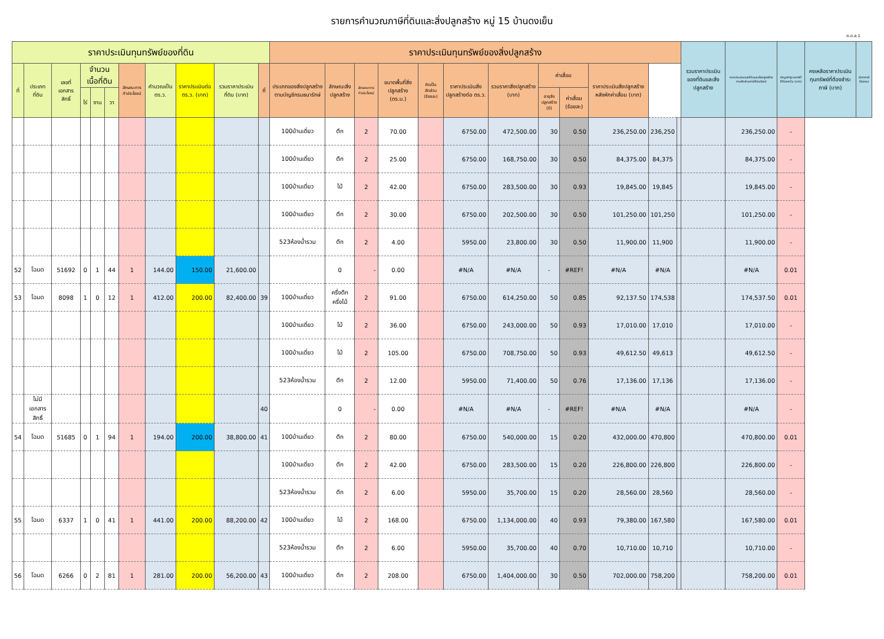รายการคำนวณภาษีที่ดินและสิ่งปลูกสร้าง หมู่ 15 บ้านดงเย็น
ภ.ด.ส.1
| ราคาประเมินทุนทรัพย์ของที่ดิน | | | | | | | | | | | ราคาประเมินทุนทรัพย์ของสิ่งปลูกสร้าง | | | | | | | | | | | | รวมราคาประเมินของที่ดินและสิ่งปลูกสร้าง | ราคาประเมินของที่ดินและสิ่งปลูกสร้างตามสัดส่วนการใช้ประโยชน์ | หักมูลค่าฐานภาษีที่ได้รับยกเว้น (บาท) | คงเหลือราคาประเมินทุนทรัพย์ที่ต้องชำระภาษี (บาท) | อัตราภาษี (ร้อยละ) |
| --- | --- | --- | --- | --- | --- | --- | --- | --- | --- | --- | --- | --- | --- | --- | --- | --- | --- | --- | --- | --- | --- | --- | --- | --- | --- | --- | --- |
| ที่ | ประเภทที่ดิน | เลขที่เอกสารสิทธิ์ | จำนวนเนื้อที่ดิน | | | ลักษณะการทำประโยชน์ | คำนวณเป็น ตร.ว. | ราคาประเมินต่อ ตร.ว. (บาท) | รวมราคาประเมินที่ดิน (บาท) | ที่ | ประเภทของสิ่งปลูกสร้างตามบัญชีกรมธนารักษ์ | ลักษณะสิ่งปลูกสร้าง | ลักษณะการทำประโยชน์ | ขนาดพื้นที่สิ่งปลูกสร้าง (ตร.ม.) | คิดเป็นสัดส่วน (ร้อยละ) | ราคาประเมินสิ่งปลูกสร้างต่อ ตร.ว. | รวมราคาสิ่งปลูกสร้าง (บาท) | ค่าเสื่อม | | ราคาประเมินสิ่งปลูกสร้างหลังหักค่าเสื่อม (บาท) | | | | | | | |
| | | | ไร่ | งาน | วา | | | | | | | | | | | | | อายุสิ่งปลูกสร้าง (ปี) | ค่าเสื่อม (ร้อยละ) | | | | | | | | |
| | | | | | | | | | | | 100บ้านเดี่ยว | ตึก | 2 | 70.00 | | 6750.00 | 472,500.00 | 30 | 0.50 | 236,250.00 | 236,250 | | | 236,250.00 | - | | |
| | | | | | | | | | | | 100บ้านเดี่ยว | ตึก | 2 | 25.00 | | 6750.00 | 168,750.00 | 30 | 0.50 | 84,375.00 | 84,375 | | | 84,375.00 | - | | |
| | | | | | | | | | | | 100บ้านเดี่ยว | ไม้ | 2 | 42.00 | | 6750.00 | 283,500.00 | 30 | 0.93 | 19,845.00 | 19,845 | | | 19,845.00 | - | | |
| | | | | | | | | | | | 100บ้านเดี่ยว | ตึก | 2 | 30.00 | | 6750.00 | 202,500.00 | 30 | 0.50 | 101,250.00 | 101,250 | | | 101,250.00 | - | | |
| | | | | | | | | | | | 523ห้องน้ำรวม | ตึก | 2 | 4.00 | | 5950.00 | 23,800.00 | 30 | 0.50 | 11,900.00 | 11,900 | | | 11,900.00 | - | | |
| 52 | โฉนด | 51692 | 0 | 1 | 44 | 1 | 144.00 | 150.00 | 21,600.00 | | | 0 | - | 0.00 | | #N/A | #N/A | - | #REF! | #N/A | #N/A | | | #N/A | 0.01 | | |
| 53 | โฉนด | 8098 | 1 | 0 | 12 | 1 | 412.00 | 200.00 | 82,400.00 | 39 | 100บ้านเดี่ยว | ครึ่งตึก ครึ่งไม้ | 2 | 91.00 | | 6750.00 | 614,250.00 | 50 | 0.85 | 92,137.50 | 174,538 | | | 174,537.50 | 0.01 | | |
| | | | | | | | | | | | 100บ้านเดี่ยว | ไม้ | 2 | 36.00 | | 6750.00 | 243,000.00 | 50 | 0.93 | 17,010.00 | 17,010 | | | 17,010.00 | - | | |
| | | | | | | | | | | | 100บ้านเดี่ยว | ไม้ | 2 | 105.00 | | 6750.00 | 708,750.00 | 50 | 0.93 | 49,612.50 | 49,613 | | | 49,612.50 | - | | |
| | | | | | | | | | | | 523ห้องน้ำรวม | ตึก | 2 | 12.00 | | 5950.00 | 71,400.00 | 50 | 0.76 | 17,136.00 | 17,136 | | | 17,136.00 | - | | |
| | ไม่มีเอกสารสิทธิ์ | | | | | | | | | 40 | | 0 | - | 0.00 | | #N/A | #N/A | - | #REF! | #N/A | #N/A | | | #N/A | - | | |
| 54 | โฉนด | 51685 | 0 | 1 | 94 | 1 | 194.00 | 200.00 | 38,800.00 | 41 | 100บ้านเดี่ยว | ตึก | 2 | 80.00 | | 6750.00 | 540,000.00 | 15 | 0.20 | 432,000.00 | 470,800 | | | 470,800.00 | 0.01 | | |
| | | | | | | | | | | | 100บ้านเดี่ยว | ตึก | 2 | 42.00 | | 6750.00 | 283,500.00 | 15 | 0.20 | 226,800.00 | 226,800 | | | 226,800.00 | - | | |
| | | | | | | | | | | | 523ห้องน้ำรวม | ตึก | 2 | 6.00 | | 5950.00 | 35,700.00 | 15 | 0.20 | 28,560.00 | 28,560 | | | 28,560.00 | - | | |
| 55 | โฉนด | 6337 | 1 | 0 | 41 | 1 | 441.00 | 200.00 | 88,200.00 | 42 | 100บ้านเดี่ยว | ไม้ | 2 | 168.00 | | 6750.00 | 1,134,000.00 | 40 | 0.93 | 79,380.00 | 167,580 | | | 167,580.00 | 0.01 | | |
| | | | | | | | | | | | 523ห้องน้ำรวม | ตึก | 2 | 6.00 | | 5950.00 | 35,700.00 | 40 | 0.70 | 10,710.00 | 10,710 | | | 10,710.00 | - | | |
| 56 | โฉนด | 6266 | 0 | 2 | 81 | 1 | 281.00 | 200.00 | 56,200.00 | 43 | 100บ้านเดี่ยว | ตึก | 2 | 208.00 | | 6750.00 | 1,404,000.00 | 30 | 0.50 | 702,000.00 | 758,200 | | | 758,200.00 | 0.01 | | |